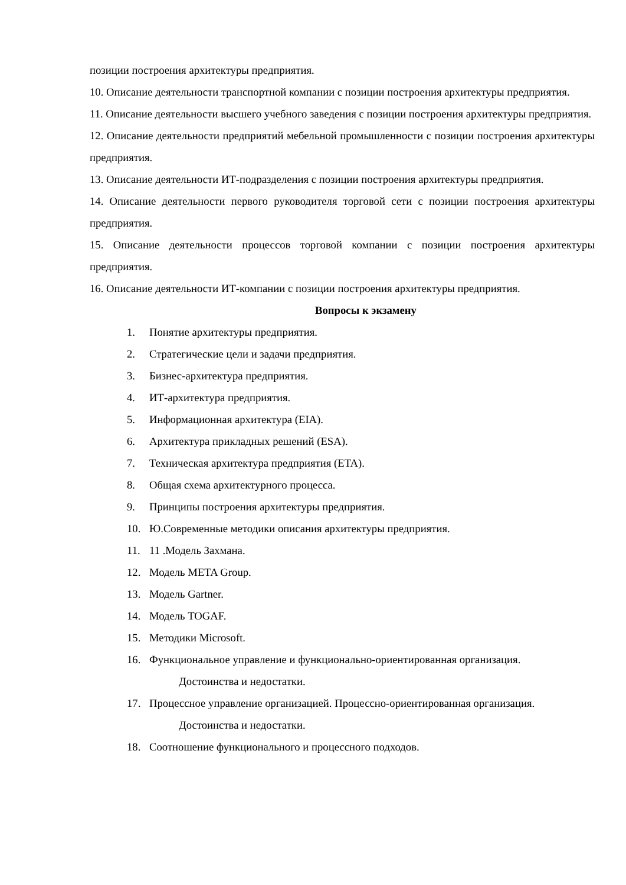позиции построения архитектуры предприятия.
10. Описание деятельности транспортной компании с позиции построения архитектуры предприятия.
11. Описание деятельности высшего учебного заведения с позиции построения архитектуры предприятия.
12. Описание деятельности предприятий мебельной промышленности с позиции построения архитектуры предприятия.
13. Описание деятельности ИТ-подразделения с позиции построения архитектуры предприятия.
14. Описание деятельности первого руководителя торговой сети с позиции построения архитектуры предприятия.
15. Описание деятельности процессов торговой компании с позиции построения архитектуры предприятия.
16. Описание деятельности ИТ-компании с позиции построения архитектуры предприятия.
Вопросы к экзамену
1. Понятие архитектуры предприятия.
2. Стратегические цели и задачи предприятия.
3. Бизнес-архитектура предприятия.
4. ИТ-архитектура предприятия.
5. Информационная архитектура (EIA).
6. Архитектура прикладных решений (ESA).
7. Техническая архитектура предприятия (ETA).
8. Общая схема архитектурного процесса.
9. Принципы построения архитектуры предприятия.
10. Ю.Современные методики описания архитектуры предприятия.
11. 11 .Модель Захмана.
12. Модель META Group.
13. Модель Gartner.
14. Модель TOGAF.
15. Методики Microsoft.
16. Функциональное управление и функционально-ориентированная организация.
Достоинства и недостатки.
17. Процессное управление организацией. Процессно-ориентированная организация.
Достоинства и недостатки.
18. Соотношение функционального и процессного подходов.